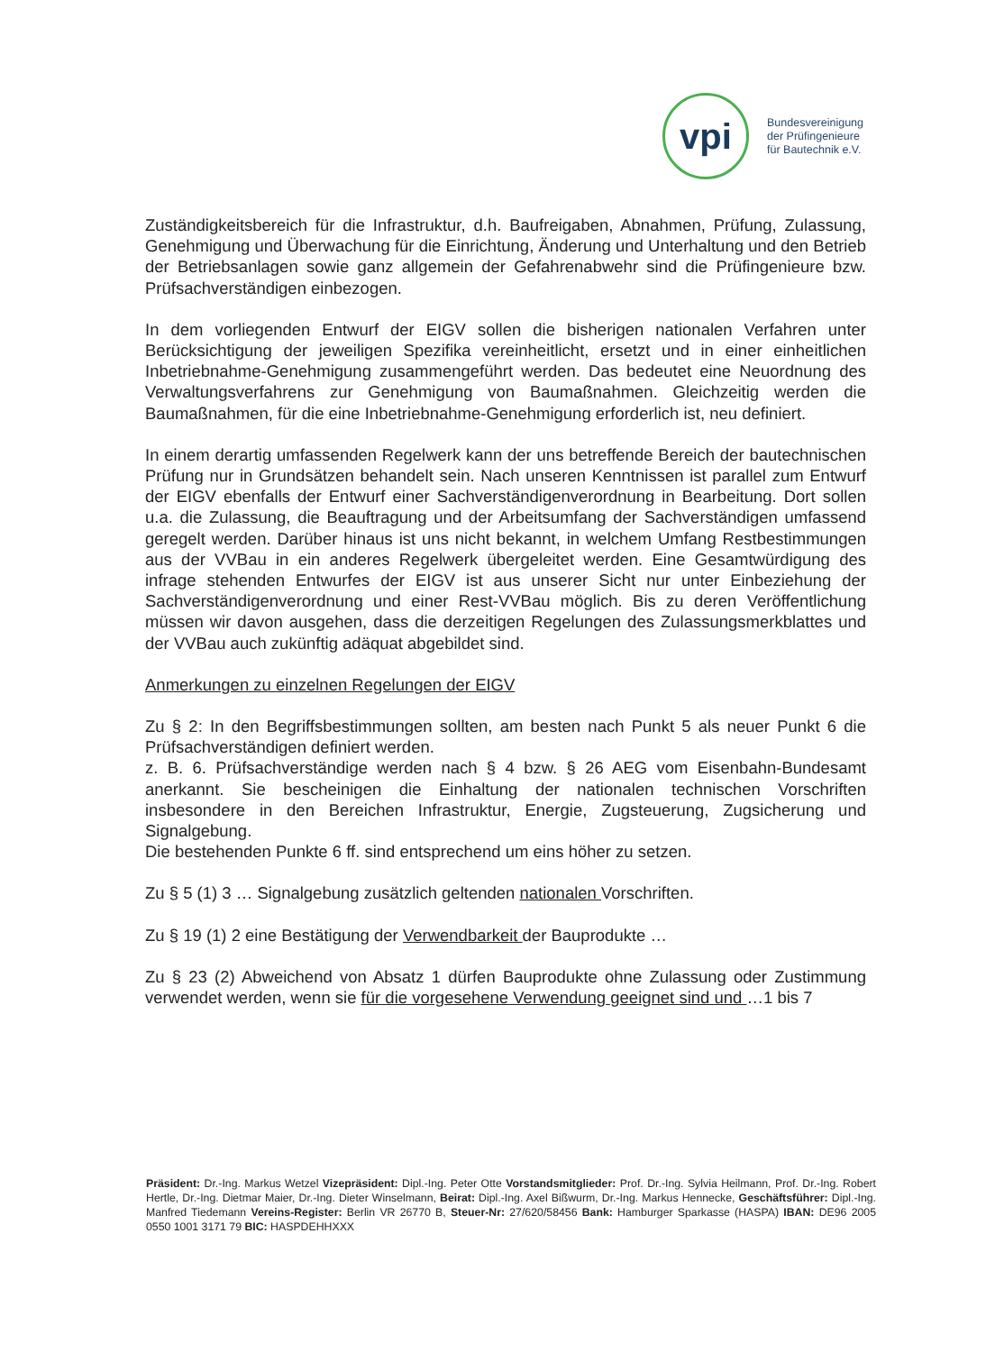vpi
Bundesvereinigung
der Prüfingenieure
für Bautechnik e.V.
Zuständigkeitsbereich für die Infrastruktur, d.h. Baufreigaben, Abnahmen, Prüfung, Zulassung, Genehmigung und Überwachung für die Einrichtung, Änderung und Unterhaltung und den Betrieb der Betriebsanlagen sowie ganz allgemein der Gefahrenabwehr sind die Prüfingenieure bzw. Prüfsachverständigen einbezogen.
In dem vorliegenden Entwurf der EIGV sollen die bisherigen nationalen Verfahren unter Berücksichtigung der jeweiligen Spezifika vereinheitlicht, ersetzt und in einer einheitlichen Inbetriebnahme-Genehmigung zusammengeführt werden. Das bedeutet eine Neuordnung des Verwaltungsverfahrens zur Genehmigung von Baumaßnahmen. Gleichzeitig werden die Baumaßnahmen, für die eine Inbetriebnahme-Genehmigung erforderlich ist, neu definiert.
In einem derartig umfassenden Regelwerk kann der uns betreffende Bereich der bautechnischen Prüfung nur in Grundsätzen behandelt sein. Nach unseren Kenntnissen ist parallel zum Entwurf der EIGV ebenfalls der Entwurf einer Sachverständigenverordnung in Bearbeitung. Dort sollen u.a. die Zulassung, die Beauftragung und der Arbeitsumfang der Sachverständigen umfassend geregelt werden. Darüber hinaus ist uns nicht bekannt, in welchem Umfang Restbestimmungen aus der VVBau in ein anderes Regelwerk übergeleitet werden. Eine Gesamtwürdigung des infrage stehenden Entwurfes der EIGV ist aus unserer Sicht nur unter Einbeziehung der Sachverständigenverordnung und einer Rest-VVBau möglich. Bis zu deren Veröffentlichung müssen wir davon ausgehen, dass die derzeitigen Regelungen des Zulassungsmerkblattes und der VVBau auch zukünftig adäquat abgebildet sind.
Anmerkungen zu einzelnen Regelungen der EIGV
Zu § 2: In den Begriffsbestimmungen sollten, am besten nach Punkt 5 als neuer Punkt 6 die Prüfsachverständigen definiert werden.
z. B. 6. Prüfsachverständige werden nach § 4 bzw. § 26 AEG vom Eisenbahn-Bundesamt anerkannt. Sie bescheinigen die Einhaltung der nationalen technischen Vorschriften insbesondere in den Bereichen Infrastruktur, Energie, Zugsteuerung, Zugsicherung und Signalgebung.
Die bestehenden Punkte 6 ff. sind entsprechend um eins höher zu setzen.
Zu § 5 (1) 3 … Signalgebung zusätzlich geltenden nationalen Vorschriften.
Zu § 19 (1) 2 eine Bestätigung der Verwendbarkeit der Bauprodukte …
Zu § 23 (2) Abweichend von Absatz 1 dürfen Bauprodukte ohne Zulassung oder Zustimmung verwendet werden, wenn sie für die vorgesehene Verwendung geeignet sind und …1 bis 7
Präsident: Dr.-Ing. Markus Wetzel Vizepräsident: Dipl.-Ing. Peter Otte Vorstandsmitglieder: Prof. Dr.-Ing. Sylvia Heilmann, Prof. Dr.-Ing. Robert Hertle, Dr.-Ing. Dietmar Maier, Dr.-Ing. Dieter Winselmann, Beirat: Dipl.-Ing. Axel Bißwurm, Dr.-Ing. Markus Hennecke, Geschäftsführer: Dipl.-Ing. Manfred Tiedemann Vereins-Register: Berlin VR 26770 B, Steuer-Nr: 27/620/58456 Bank: Hamburger Sparkasse (HASPA) IBAN: DE96 2005 0550 1001 3171 79 BIC: HASPDEHHXXX